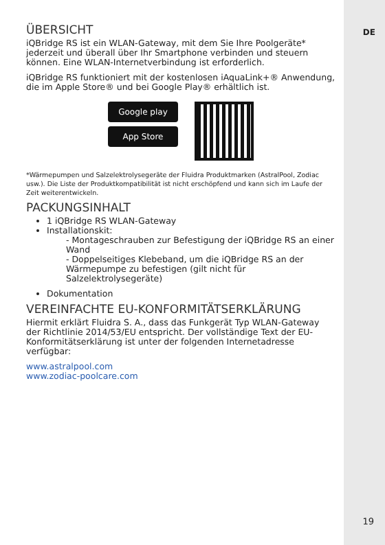DE
ÜBERSICHT
iQBridge RS ist ein WLAN-Gateway, mit dem Sie Ihre Poolgeräte* jederzeit und überall über Ihr Smartphone verbinden und steuern können. Eine WLAN-Internetverbindung ist erforderlich.
iQBridge RS funktioniert mit der kostenlosen iAquaLink+® Anwendung, die im Apple Store® und bei Google Play® erhältlich ist.
Google play
App Store
*Wärmepumpen und Salzelektrolysegeräte der Fluidra Produktmarken (AstralPool, Zodiac usw.). Die Liste der Produktkompatibilität ist nicht erschöpfend und kann sich im Laufe der Zeit weiterentwickeln.
PACKUNGSINHALT
1 iQBridge RS WLAN-Gateway
Installationskit:
- Montageschrauben zur Befestigung der iQBridge RS an einer Wand
- Doppelseitiges Klebeband, um die iQBridge RS an der Wärmepumpe zu befestigen (gilt nicht für Salzelektrolysegeräte)
Dokumentation
VEREINFACHTE EU-KONFORMITÄTSERKLÄRUNG
Hiermit erklärt Fluidra S. A., dass das Funkgerät Typ WLAN-Gateway der Richtlinie 2014/53/EU entspricht. Der vollständige Text der EU-Konformitätserklärung ist unter der folgenden Internetadresse verfügbar:
www.astralpool.com
www.zodiac-poolcare.com
19